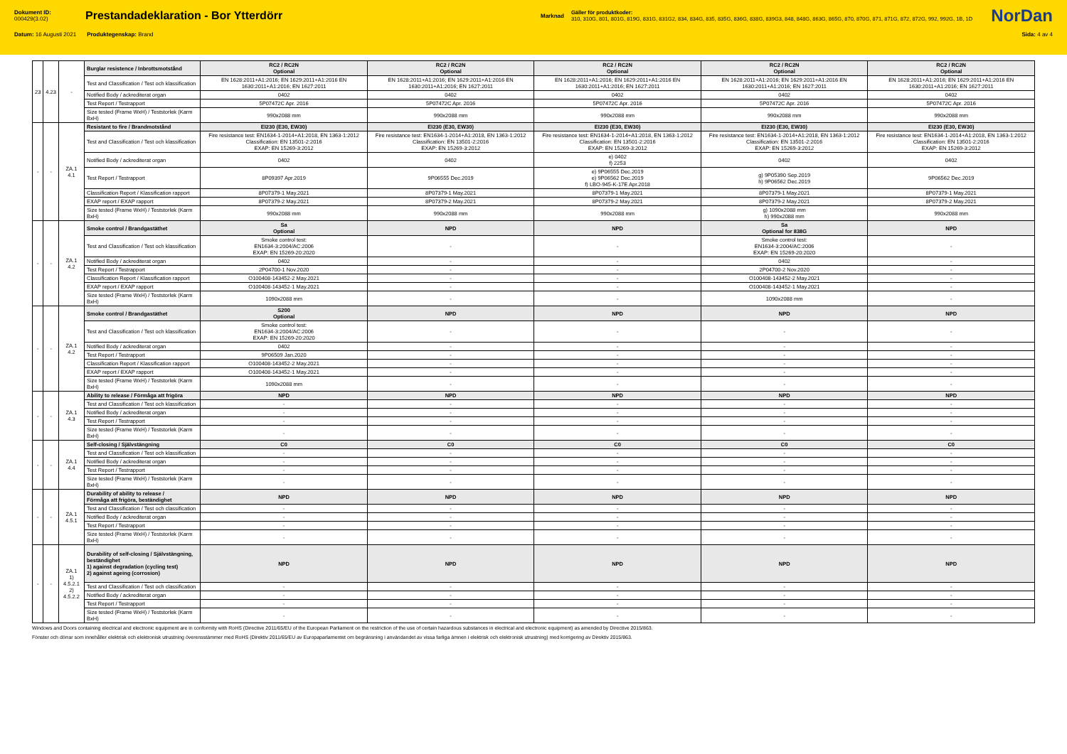Dokument ID:
000429(3.02)
Prestandadeklaration - Bor Ytterdörr
Marknad
Gäller för produktkoder:
310, 310G, 801, 801G, 819G, 831G, 831G2, 834, 834G, 835, 835G, 836G, 838G, 839G3, 848, 848G, 863G, 865G, 870, 870G, 871, 871G, 872, 872G, 992, 992G, 1B, 1D
NorDan
Datum: 16 Augusti 2021 Produktegenskap: Brand Sida: 4 av 4
| 23 | 4.23 | - | Burglar resistence / Inbrottsmotstånd | RC2 / RC2N Optional | RC2 / RC2N Optional | RC2 / RC2N Optional | RC2 / RC2N Optional | RC2 / RC2N Optional |
| | | | Test and Classification / Test och klassification | EN 1628:2011+A1:2016; EN 1629:2011+A1:2016 EN 1630:2011+A1:2016; EN 1627:2011 | EN 1628:2011+A1:2016; EN 1629:2011+A1:2016 EN 1630:2011+A1:2016; EN 1627:2011 | EN 1628:2011+A1:2016; EN 1629:2011+A1:2016 EN 1630:2011+A1:2016; EN 1627:2011 | EN 1628:2011+A1:2016; EN 1629:2011+A1:2016 EN 1630:2011+A1:2016; EN 1627:2011 | EN 1628:2011+A1:2016; EN 1629:2011+A1:2016 EN 1630:2011+A1:2016; EN 1627:2011 |
| | | | Notified Body / ackrediterat organ | 0402 | 0402 | 0402 | 0402 | 0402 |
| | | | Test Report / Testrapport | 5P07472C Apr. 2016 | 5P07472C Apr. 2016 | 5P07472C Apr. 2016 | 5P07472C Apr. 2016 | 5P07472C Apr. 2016 |
| | | | Size tested (Frame WxH) / Teststorlek (Karm BxH) | 990x2088 mm | 990x2088 mm | 990x2088 mm | 990x2088 mm | 990x2088 mm |
| - | - | ZA.1 4.1 | Resistant to fire / Brandmotstånd | EI230 (E30, EW30) | EI230 (E30, EW30) | EI230 (E30, EW30) | EI230 (E30, EW30) | EI230 (E30, EW30) |
| | | | Test and Classification / Test och klassification | Fire resistance test: EN1634-1-2014+A1:2018, EN 1363-1:2012 Classification: EN 13501-2:2016 EXAP: EN 15269-3:2012 | Fire resistance test: EN1634-1-2014+A1:2018, EN 1363-1:2012 Classification: EN 13501-2:2016 EXAP: EN 15269-3:2012 | Fire resistance test: EN1634-1-2014+A1:2018, EN 1363-1:2012 Classification: EN 13501-2:2016 EXAP: EN 15269-3:2012 | Fire resistance test: EN1634-1-2014+A1:2018, EN 1363-1:2012 Classification: EN 13501-2:2016 EXAP: EN 15269-3:2012 | Fire resistance test: EN1634-1-2014+A1:2018, EN 1363-1:2012 Classification: EN 13501-2:2016 EXAP: EN 15269-3:2012 |
| | | | Notified Body / ackrediterat organ | 0402 | 0402 | e) 0402 f) 2253 | 0402 | 0402 |
| | | | Test Report / Testrapport | 8P09397 Apr.2019 | 9P06555 Dec.2019 | e) 9P06555 Dec.2019 e) 9P06562 Dec.2019 f) LBO-945-K-17E Apr.2018 | g) 9P05390 Sep.2019 h) 9P06562 Dec.2019 | 9P06562 Dec.2019 |
| | | | Classification Report / Klassification rapport | 8P07379-1 May.2021 | 8P07379-1 May.2021 | 8P07379-1 May.2021 | 8P07379-1 May.2021 | 8P07379-1 May.2021 |
| | | | EXAP report / EXAP rapport | 8P07379-2 May.2021 | 8P07379-2 May.2021 | 8P07379-2 May.2021 | 8P07379-2 May.2021 | 8P07379-2 May.2021 |
| | | | Size tested (Frame WxH) / Teststorlek (Karm BxH) | 990x2088 mm | 990x2088 mm | 990x2088 mm | g) 1090x2088 mm h) 990x2088 mm | 990x2088 mm |
| - | - | ZA.1 4.2 | Smoke control / Brandgastäthet | Sa Optional | NPD | NPD | Sa Optional for 838G | NPD |
| | | | Test and Classification / Test och klassification | Smoke control test: EN1634-3:2004/AC:2006 EXAP: EN 15269-20:2020 | - | - | Smoke control test: EN1634-3:2004/AC:2006 EXAP: EN 15269-20:2020 | - |
| | | | Notified Body / ackrediterat organ | 0402 | - | - | 0402 | - |
| | | | Test Report / Testrapport | 2P04700-1 Nov.2020 | - | - | 2P04700-2 Nov.2020 | - |
| | | | Classification Report / Klassification rapport | O100408-143452-2 May.2021 | - | - | O100408-143452-2 May.2021 | - |
| | | | EXAP report / EXAP rapport | O100408-143452-1 May.2021 | - | - | O100408-143452-1 May.2021 | - |
| | | | Size tested (Frame WxH) / Teststorlek (Karm BxH) | 1090x2088 mm | - | - | 1090x2088 mm | - |
| - | - | ZA.1 4.2 | Smoke control / Brandgastäthet | S200 Optional | NPD | NPD | NPD | NPD |
| | | | Test and Classification / Test och klassification | Smoke control test: EN1634-3:2004/AC:2006 EXAP: EN 15269-20:2020 | - | - | - | - |
| | | | Notified Body / ackrediterat organ | 0402 | - | - | - | - |
| | | | Test Report / Testrapport | 9P06509 Jan.2020 | - | - | - | - |
| | | | Classification Report / Klassification rapport | O100408-143452-2 May.2021 | - | - | - | - |
| | | | EXAP report / EXAP rapport | O100408-143452-1 May.2021 | - | - | - | - |
| | | | Size tested (Frame WxH) / Teststorlek (Karm BxH) | 1090x2088 mm | - | - | - | - |
| - | - | ZA.1 4.3 | Ability to release / Förmåga att frigöra | NPD | NPD | NPD | NPD | NPD |
| | | | Test and Classification / Test och klassification | - | - | - | - | - |
| | | | Notified Body / ackrediterat organ | - | - | - | - | - |
| | | | Test Report / Testrapport | - | - | - | - | - |
| | | | Size tested (Frame WxH) / Teststorlek (Karm BxH) | - | - | - | - | - |
| - | - | ZA.1 4.4 | Self-closing / Självstängning | C0 | C0 | C0 | C0 | C0 |
| | | | Test and Classification / Test och klassification | - | - | - | - | - |
| | | | Notified Body / ackrediterat organ | - | - | - | - | - |
| | | | Test Report / Testrapport | - | - | - | - | - |
| | | | Size tested (Frame WxH) / Teststorlek (Karm BxH) | - | - | - | - | - |
| - | - | ZA.1 4.5.1 | Durability of ability to release / Förmåga att frigöra, beständighet | NPD | NPD | NPD | NPD | NPD |
| | | | Test and Classification / Test och classification | - | - | - | - | - |
| | | | Notified Body / ackrediterat organ | - | - | - | - | - |
| | | | Test Report / Testrapport | - | - | - | - | - |
| | | | Size tested (Frame WxH) / Teststorlek (Karm BxH) | - | - | - | - | - |
| - | - | ZA.1 1) 4.5.2.1 2) 4.5.2.2 | Durability of self-closing / Självstängning, beständighet 1) against degradation (cycling test) 2) against ageing (corrosion) | NPD | NPD | NPD | NPD | NPD |
| | | | Test and Classification / Test och classification | - | - | - | - | - |
| | | | Notified Body / ackrediterat organ | - | - | - | - | - |
| | | | Test Report / Testrapport | - | - | - | - | - |
| | | | Size tested (Frame WxH) / Teststorlek (Karm BxH) | - | - | - | - | - |
Windows and Doors containing electrical and electronic equipment are in conformity with RoHS (Directive 2011/65/EU of the European Parliament on the restriction of the use of certain hazardous substances in electrical and electronic equipment) as amended by Directive 2015/863.
Fönster och dörrar som innehåller elektrisk och elektronisk utrustning överensstämmer med RoHS (Direktiv 2011/65/EU av Europaparlamentet om begränsning i användandet av vissa farliga ämnen i elektrisk och elektronisk utrustning) med korrigering av Direktiv 2015/863.